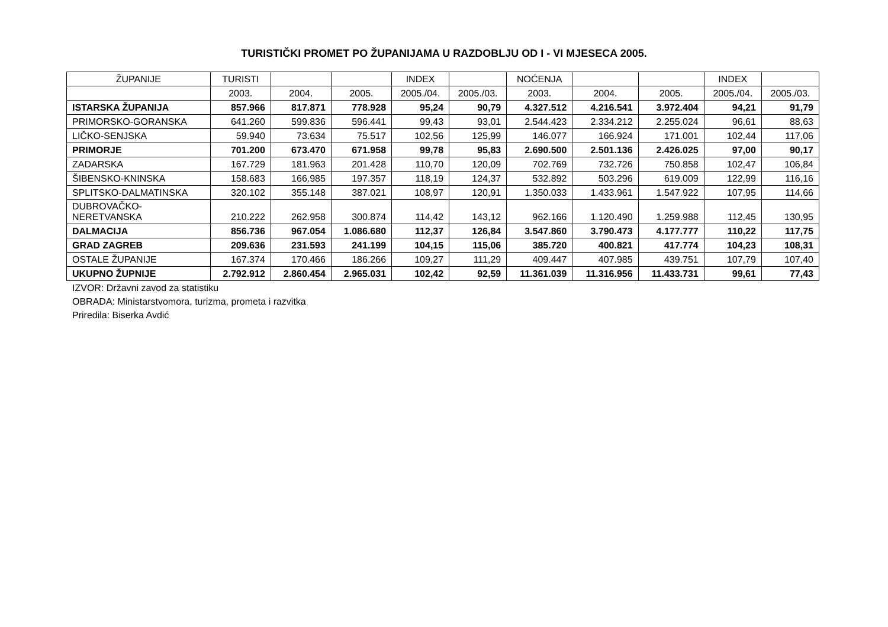TURISTIČKI PROMET PO ŽUPANIJAMA U RAZDOBLJU OD I - VI MJESECA 2005.
| ŽUPANIJE | TURISTI | | | INDEX | | NOĆENJA | | | INDEX | |
| --- | --- | --- | --- | --- | --- | --- | --- | --- | --- | --- |
| | 2003. | 2004. | 2005. | 2005./04. | 2005./03. | 2003. | 2004. | 2005. | 2005./04. | 2005./03. |
| ISTARSKA ŽUPANIJA | 857.966 | 817.871 | 778.928 | 95,24 | 90,79 | 4.327.512 | 4.216.541 | 3.972.404 | 94,21 | 91,79 |
| PRIMORSKO-GORANSKA | 641.260 | 599.836 | 596.441 | 99,43 | 93,01 | 2.544.423 | 2.334.212 | 2.255.024 | 96,61 | 88,63 |
| LIČKO-SENJSKA | 59.940 | 73.634 | 75.517 | 102,56 | 125,99 | 146.077 | 166.924 | 171.001 | 102,44 | 117,06 |
| PRIMORJE | 701.200 | 673.470 | 671.958 | 99,78 | 95,83 | 2.690.500 | 2.501.136 | 2.426.025 | 97,00 | 90,17 |
| ZADARSKA | 167.729 | 181.963 | 201.428 | 110,70 | 120,09 | 702.769 | 732.726 | 750.858 | 102,47 | 106,84 |
| ŠIBENSKO-KNINSKA | 158.683 | 166.985 | 197.357 | 118,19 | 124,37 | 532.892 | 503.296 | 619.009 | 122,99 | 116,16 |
| SPLITSKO-DALMATINSKA | 320.102 | 355.148 | 387.021 | 108,97 | 120,91 | 1.350.033 | 1.433.961 | 1.547.922 | 107,95 | 114,66 |
| DUBROVAČKO- NERETVANSKA | 210.222 | 262.958 | 300.874 | 114,42 | 143,12 | 962.166 | 1.120.490 | 1.259.988 | 112,45 | 130,95 |
| DALMACIJA | 856.736 | 967.054 | 1.086.680 | 112,37 | 126,84 | 3.547.860 | 3.790.473 | 4.177.777 | 110,22 | 117,75 |
| GRAD ZAGREB | 209.636 | 231.593 | 241.199 | 104,15 | 115,06 | 385.720 | 400.821 | 417.774 | 104,23 | 108,31 |
| OSTALE ŽUPANIJE | 167.374 | 170.466 | 186.266 | 109,27 | 111,29 | 409.447 | 407.985 | 439.751 | 107,79 | 107,40 |
| UKUPNO ŽUPNIJE | 2.792.912 | 2.860.454 | 2.965.031 | 102,42 | 92,59 | 11.361.039 | 11.316.956 | 11.433.731 | 99,61 | 77,43 |
IZVOR: Državni zavod za statistiku
OBRADA: Ministarstvomora, turizma, prometa i razvitka
Priredila: Biserka Avdić